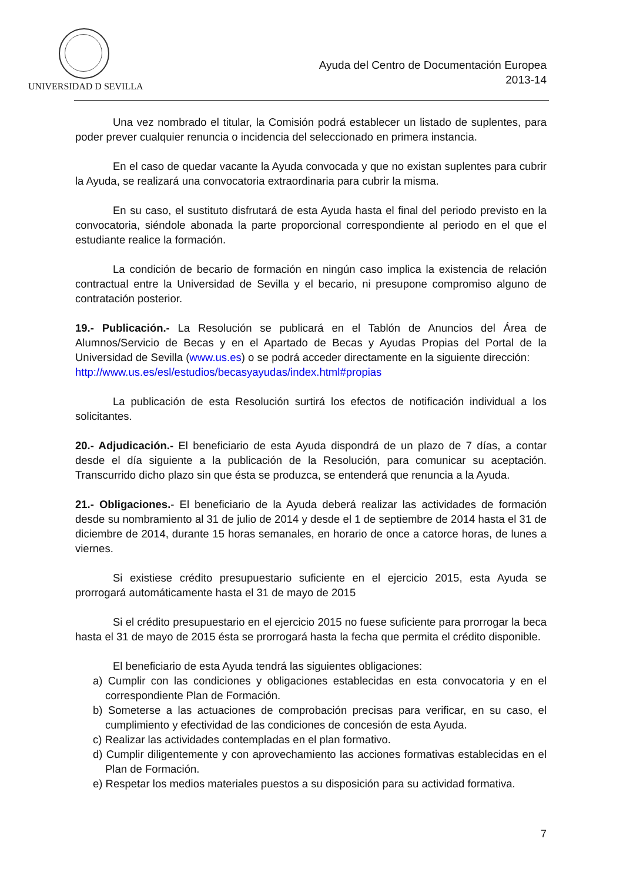UNIVERSIDAD D SEVILLA
Ayuda del Centro de Documentación Europea
2013-14
Una vez nombrado el titular, la Comisión podrá establecer un listado de suplentes, para poder prever cualquier renuncia o incidencia del seleccionado en primera instancia.
En el caso de quedar vacante la Ayuda convocada y que no existan suplentes para cubrir la Ayuda, se realizará una convocatoria extraordinaria para cubrir la misma.
En su caso, el sustituto disfrutará de esta Ayuda hasta el final del periodo previsto en la convocatoria, siéndole abonada la parte proporcional correspondiente al periodo en el que el estudiante realice la formación.
La condición de becario de formación en ningún caso implica la existencia de relación contractual entre la Universidad de Sevilla y el becario, ni presupone compromiso alguno de contratación posterior.
19.- Publicación.- La Resolución se publicará en el Tablón de Anuncios del Área de Alumnos/Servicio de Becas y en el Apartado de Becas y Ayudas Propias del Portal de la Universidad de Sevilla (www.us.es) o se podrá acceder directamente en la siguiente dirección:
http://www.us.es/esl/estudios/becasyayudas/index.html#propias
La publicación de esta Resolución surtirá los efectos de notificación individual a los solicitantes.
20.- Adjudicación.- El beneficiario de esta Ayuda dispondrá de un plazo de 7 días, a contar desde el día siguiente a la publicación de la Resolución, para comunicar su aceptación. Transcurrido dicho plazo sin que ésta se produzca, se entenderá que renuncia a la Ayuda.
21.- Obligaciones.- El beneficiario de la Ayuda deberá realizar las actividades de formación desde su nombramiento al 31 de julio de 2014 y desde el 1 de septiembre de 2014 hasta el 31 de diciembre de 2014, durante 15 horas semanales, en horario de once a catorce horas, de lunes a viernes.
Si existiese crédito presupuestario suficiente en el ejercicio 2015, esta Ayuda se prorrogará automáticamente hasta el 31 de mayo de 2015
Si el crédito presupuestario en el ejercicio 2015 no fuese suficiente para prorrogar la beca hasta el 31 de mayo de 2015 ésta se prorrogará hasta la fecha que permita el crédito disponible.
El beneficiario de esta Ayuda tendrá las siguientes obligaciones:
a) Cumplir con las condiciones y obligaciones establecidas en esta convocatoria y en el correspondiente Plan de Formación.
b) Someterse a las actuaciones de comprobación precisas para verificar, en su caso, el cumplimiento y efectividad de las condiciones de concesión de esta Ayuda.
c) Realizar las actividades contempladas en el plan formativo.
d) Cumplir diligentemente y con aprovechamiento las acciones formativas establecidas en el Plan de Formación.
e) Respetar los medios materiales puestos a su disposición para su actividad formativa.
7